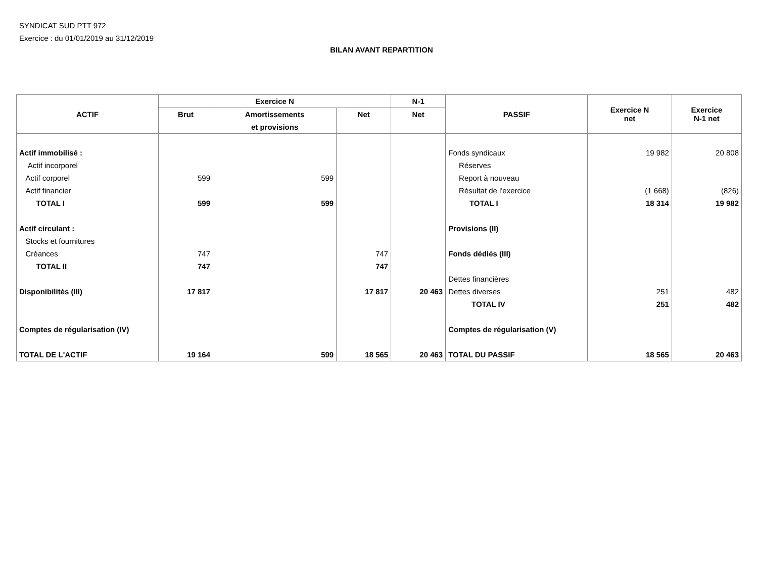SYNDICAT SUD PTT 972
Exercice : du 01/01/2019 au 31/12/2019
BILAN AVANT REPARTITION
| ACTIF | Exercice N | | | N-1 | PASSIF | Exercice N net | Exercice N-1 net |
| --- | --- | --- | --- | --- | --- | --- | --- |
| | Brut | Amortissements | Net | Net | | | |
| | | et provisions | | | | | |
| Actif immobilisé : | | | | | Fonds syndicaux | 19 982 | 20 808 |
| Actif incorporel | | | | | Réserves | | |
| Actif corporel | 599 | 599 | | | Report à nouveau | | |
| Actif financier | | | | | Résultat de l'exercice | (1 668) | (826) |
| TOTAL I | 599 | 599 | | | TOTAL I | 18 314 | 19 982 |
| Actif circulant : | | | | | Provisions (II) | | |
| Stocks et fournitures | | | | | | | |
| Créances | 747 | | 747 | | Fonds dédiés (III) | | |
| TOTAL II | 747 | | 747 | | | | |
| | | | | | Dettes financières | | |
| Disponibilités (III) | 17 817 | | 17 817 | 20 463 | Dettes diverses | 251 | 482 |
| | | | | | TOTAL IV | 251 | 482 |
| Comptes de régularisation (IV) | | | | | Comptes de régularisation (V) | | |
| TOTAL DE L'ACTIF | 19 164 | 599 | 18 565 | 20 463 | TOTAL DU PASSIF | 18 565 | 20 463 |